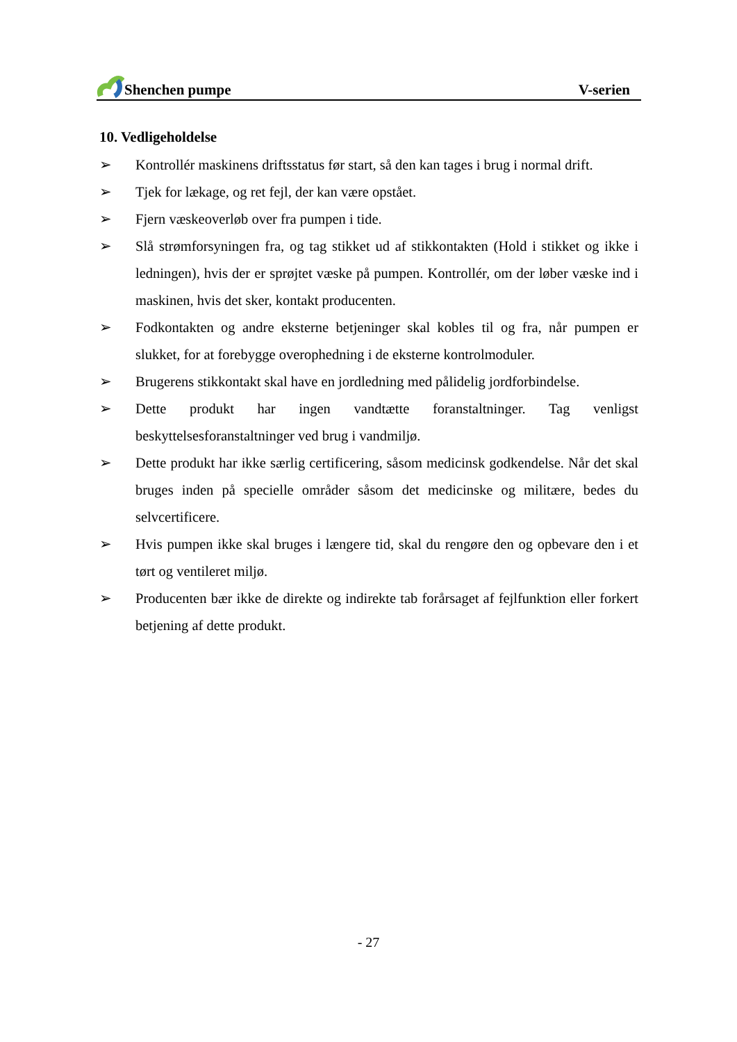Shenchen pumpe V-serien
10. Vedligeholdelse
➢ Kontrollér maskinens driftsstatus før start, så den kan tages i brug i normal drift.
➢ Tjek for lækage, og ret fejl, der kan være opstået.
➢ Fjern væskeoverløb over fra pumpen i tide.
➢ Slå strømforsyningen fra, og tag stikket ud af stikkontakten (Hold i stikket og ikke i ledningen), hvis der er sprøjtet væske på pumpen. Kontrollér, om der løber væske ind i maskinen, hvis det sker, kontakt producenten.
➢ Fodkontakten og andre eksterne betjeninger skal kobles til og fra, når pumpen er slukket, for at forebygge overophedning i de eksterne kontrolmoduler.
➢ Brugerens stikkontakt skal have en jordledning med pålidelig jordforbindelse.
➢ Dette produkt har ingen vandtætte foranstaltninger. Tag venligst beskyttelsesforanstaltninger ved brug i vandmiljø.
➢ Dette produkt har ikke særlig certificering, såsom medicinsk godkendelse. Når det skal bruges inden på specielle områder såsom det medicinske og militære, bedes du selvcertificere.
➢ Hvis pumpen ikke skal bruges i længere tid, skal du rengøre den og opbevare den i et tørt og ventileret miljø.
➢ Producenten bær ikke de direkte og indirekte tab forårsaget af fejlfunktion eller forkert betjening af dette produkt.
- 27